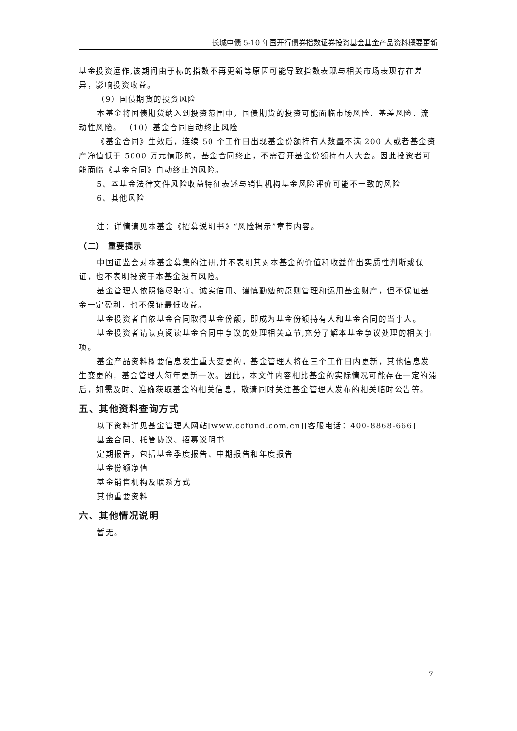长城中债 5-10 年国开行债券指数证券投资基金基金产品资料概要更新
基金投资运作,该期间由于标的指数不再更新等原因可能导致指数表现与相关市场表现存在差异，影响投资收益。
（9）国债期货的投资风险
本基金将国债期货纳入到投资范围中，国债期货的投资可能面临市场风险、基差风险、流动性风险。 （10）基金合同自动终止风险
《基金合同》生效后，连续 50 个工作日出现基金份额持有人数量不满 200 人或者基金资产净值低于 5000 万元情形的，基金合同终止，不需召开基金份额持有人大会。因此投资者可能面临《基金合同》自动终止的风险。
5、本基金法律文件风险收益特征表述与销售机构基金风险评价可能不一致的风险
6、其他风险
注：详情请见本基金《招募说明书》“风险揭示”章节内容。
（二） 重要提示
中国证监会对本基金募集的注册,并不表明其对本基金的价值和收益作出实质性判断或保证，也不表明投资于本基金没有风险。
基金管理人依照恪尽职守、诚实信用、谨慎勤勉的原则管理和运用基金财产，但不保证基金一定盈利，也不保证最低收益。
基金投资者自依基金合同取得基金份额，即成为基金份额持有人和基金合同的当事人。
基金投资者请认真阅读基金合同中争议的处理相关章节,充分了解本基金争议处理的相关事项。
基金产品资料概要信息发生重大变更的，基金管理人将在三个工作日内更新，其他信息发生变更的，基金管理人每年更新一次。因此，本文件内容相比基金的实际情况可能存在一定的滞后，如需及时、准确获取基金的相关信息，敬请同时关注基金管理人发布的相关临时公告等。
五、其他资料查询方式
以下资料详见基金管理人网站[www.ccfund.com.cn][客服电话：400-8868-666]
基金合同、托管协议、招募说明书
定期报告，包括基金季度报告、中期报告和年度报告
基金份额净值
基金销售机构及联系方式
其他重要资料
六、其他情况说明
暂无。
7